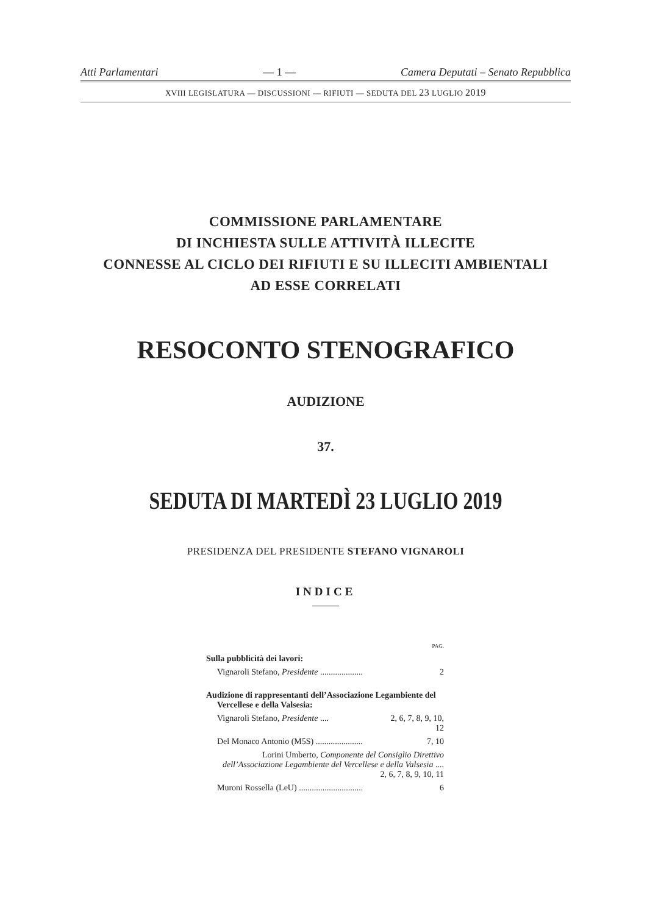Atti Parlamentari — 1 — Camera Deputati – Senato Repubblica
XVIII LEGISLATURA — DISCUSSIONI — RIFIUTI — SEDUTA DEL 23 LUGLIO 2019
COMMISSIONE PARLAMENTARE
DI INCHIESTA SULLE ATTIVITÀ ILLECITE
CONNESSE AL CICLO DEI RIFIUTI E SU ILLECITI AMBIENTALI
AD ESSE CORRELATI
RESOCONTO STENOGRAFICO
AUDIZIONE
37.
SEDUTA DI MARTEDÌ 23 LUGLIO 2019
PRESIDENZA DEL PRESIDENTE STEFANO VIGNAROLI
INDICE
PAG.
Sulla pubblicità dei lavori:
Vignaroli Stefano, Presidente .................... 2
Audizione di rappresentanti dell’Associazione Legambiente del Vercellese e della Valsesia:
Vignaroli Stefano, Presidente .... 2, 6, 7, 8, 9, 10,
12
Del Monaco Antonio (M5S) ...................... 7, 10
Lorini Umberto, Componente del Consiglio Direttivo dell’Associazione Legambiente del Vercellese e della Valsesia .... 2, 6, 7, 8, 9, 10, 11
Muroni Rossella (LeU) .............................. 6